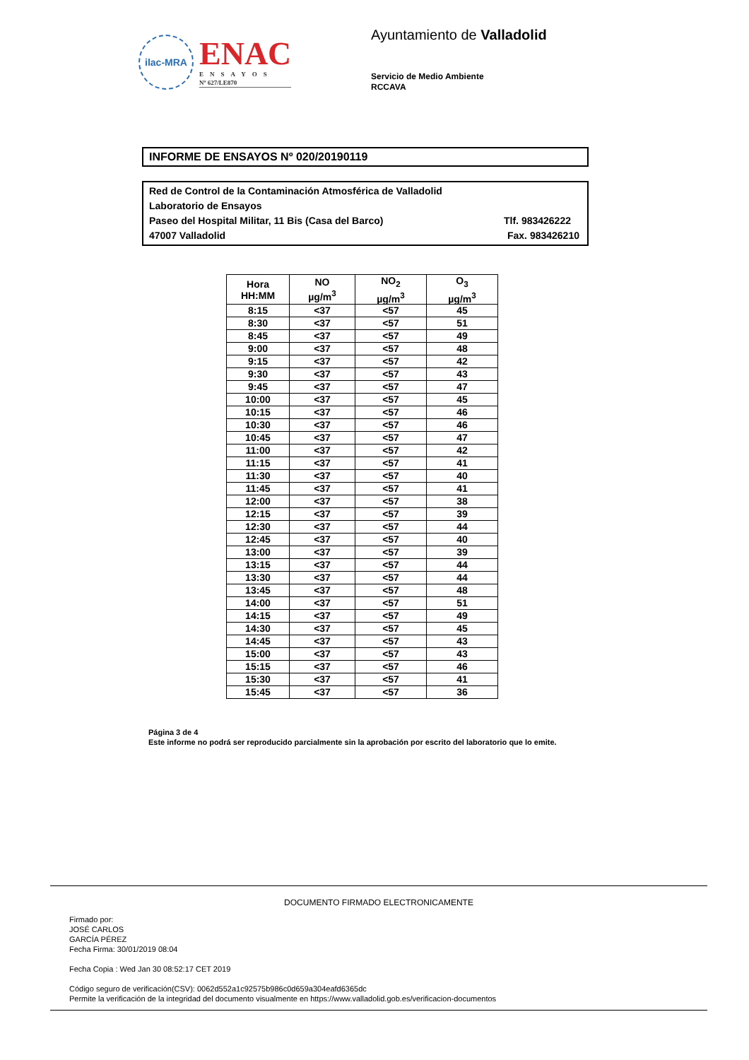ilac-MRA
ENAC
ENSAYOS
Nº 627/LE870
Ayuntamiento de Valladolid
Servicio de Medio Ambiente
RCCAVA
INFORME DE ENSAYOS Nº 020/20190119
Red de Control de la Contaminación Atmosférica de Valladolid
Laboratorio de Ensayos
Paseo del Hospital Militar, 11 Bis (Casa del Barco) Tlf. 983426222
47007 Valladolid Fax. 983426210
| Hora HH:MM | NO µg/m<sup>3</sup> | NO<sub>2</sub> µg/m<sup>3</sup> | O<sub>3</sub> µg/m<sup>3</sup> |
| --- | --- | --- | --- |
| 8:15 | <37 | <57 | 45 |
| 8:30 | <37 | <57 | 51 |
| 8:45 | <37 | <57 | 49 |
| 9:00 | <37 | <57 | 48 |
| 9:15 | <37 | <57 | 42 |
| 9:30 | <37 | <57 | 43 |
| 9:45 | <37 | <57 | 47 |
| 10:00 | <37 | <57 | 45 |
| 10:15 | <37 | <57 | 46 |
| 10:30 | <37 | <57 | 46 |
| 10:45 | <37 | <57 | 47 |
| 11:00 | <37 | <57 | 42 |
| 11:15 | <37 | <57 | 41 |
| 11:30 | <37 | <57 | 40 |
| 11:45 | <37 | <57 | 41 |
| 12:00 | <37 | <57 | 38 |
| 12:15 | <37 | <57 | 39 |
| 12:30 | <37 | <57 | 44 |
| 12:45 | <37 | <57 | 40 |
| 13:00 | <37 | <57 | 39 |
| 13:15 | <37 | <57 | 44 |
| 13:30 | <37 | <57 | 44 |
| 13:45 | <37 | <57 | 48 |
| 14:00 | <37 | <57 | 51 |
| 14:15 | <37 | <57 | 49 |
| 14:30 | <37 | <57 | 45 |
| 14:45 | <37 | <57 | 43 |
| 15:00 | <37 | <57 | 43 |
| 15:15 | <37 | <57 | 46 |
| 15:30 | <37 | <57 | 41 |
| 15:45 | <37 | <57 | 36 |
Página 3 de 4
Este informe no podrá ser reproducido parcialmente sin la aprobación por escrito del laboratorio que lo emite.
DOCUMENTO FIRMADO ELECTRONICAMENTE
Firmado por:
JOSÉ CARLOS
GARCÍA PÉREZ
Fecha Firma: 30/01/2019 08:04
Fecha Copia : Wed Jan 30 08:52:17 CET 2019
Código seguro de verificación(CSV): 0062d552a1c92575b986c0d659a304eafd6365dc
Permite la verificación de la integridad del documento visualmente en https://www.valladolid.gob.es/verificacion-documentos